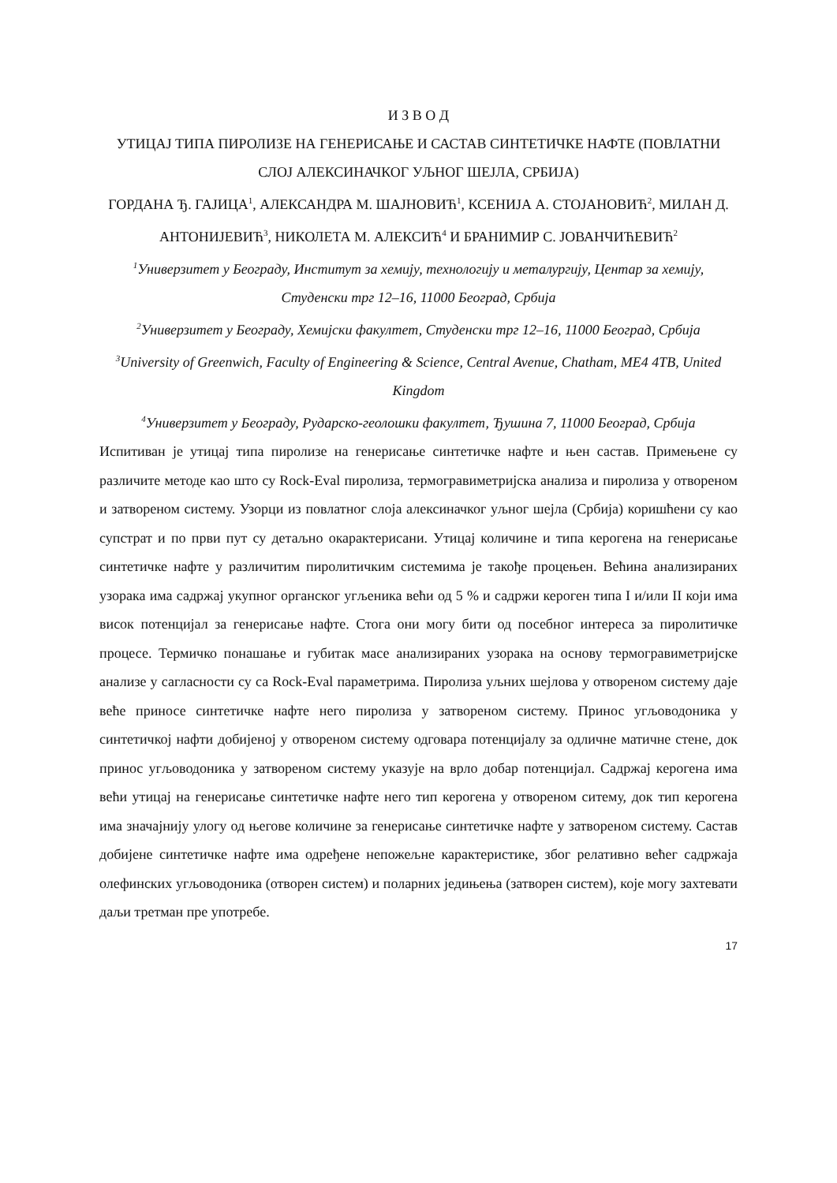И З В О Д
УТИЦАЈ ТИПА ПИРОЛИЗЕ НА ГЕНЕРИСАЊЕ И САСТАВ СИНТЕТИЧКЕ НАФТЕ (ПОВЛАТНИ СЛОЈ АЛЕКСИНАЧКОГ УЉНОГ ШЕЈЛА, СРБИЈА)
ГОРДАНА Ђ. ГАЈИЦА<sup>1</sup>, АЛЕКСАНДРА М. ШАЈНОВИЋ<sup>1</sup>, КСЕНИЈА А. СТОЈАНОВИЋ<sup>2</sup>, МИЛАН Д. АНТОНИЈЕВИЋ<sup>3</sup>, НИКОЛЕТА М. АЛЕКСИЋ<sup>4</sup> И БРАНИМИР С. ЈОВАНЧИЋЕВИЋ<sup>2</sup>
<sup>1</sup> Универзитет у Београду, Институт за хемију, технологију и металургију, Центар за хемију, Студенски трг 12–16, 11000 Београд, Србија
<sup>2</sup> Универзитет у Београду, Хемијски факултет, Студенски трг 12–16, 11000 Београд, Србија
<sup>3</sup> University of Greenwich, Faculty of Engineering & Science, Central Avenue, Chatham, ME4 4TB, United Kingdom
<sup>4</sup> Универзитет у Београду, Рударско-геолошки факултет, Ђушина 7, 11000 Београд, Србија
Испитиван је утицај типа пиролизе на генерисање синтетичке нафте и њен састав. Примењене су различите методе као што су Rock-Eval пиролиза, термогравиметријска анализа и пиролиза у отвореном и затвореном систему. Узорци из повлатног слоја алексиначког уљног шејла (Србија) коришћени су као супстрат и по први пут су детаљно окарактерисани. Утицај количине и типа керогена на генерисање синтетичке нафте у различитим пиролитичким системима је такође процењен. Већина анализираних узорака има садржај укупног органског угљеника већи од 5 % и садржи кероген типа I и/или II који има висок потенцијал за генерисање нафте. Стога они могу бити од посебног интереса за пиролитичке процесе. Термичко понашање и губитак масе анализираних узорака на основу термогравиметријске анализе у сагласности су са Rock-Eval параметрима. Пиролиза уљних шејлова у отвореном систему даје веће приносе синтетичке нафте него пиролиза у затвореном систему. Принос угљоводоника у синтетичкој нафти добијеној у отвореном систему одговара потенцијалу за одличне матичне стене, док принос угљоводоника у затвореном систему указује на врло добар потенцијал. Садржај керогена има већи утицај на генерисање синтетичке нафте него тип керогена у отвореном ситему, док тип керогена има значајнију улогу од његове количине за генерисање синтетичке нафте у затвореном систему. Састав добијене синтетичке нафте има одређене непожељне карактеристике, због релативно већег садржаја олефинских угљоводоника (отворен систем) и поларних једињења (затворен систем), које могу захтевати даљи третман пре употребе.
17